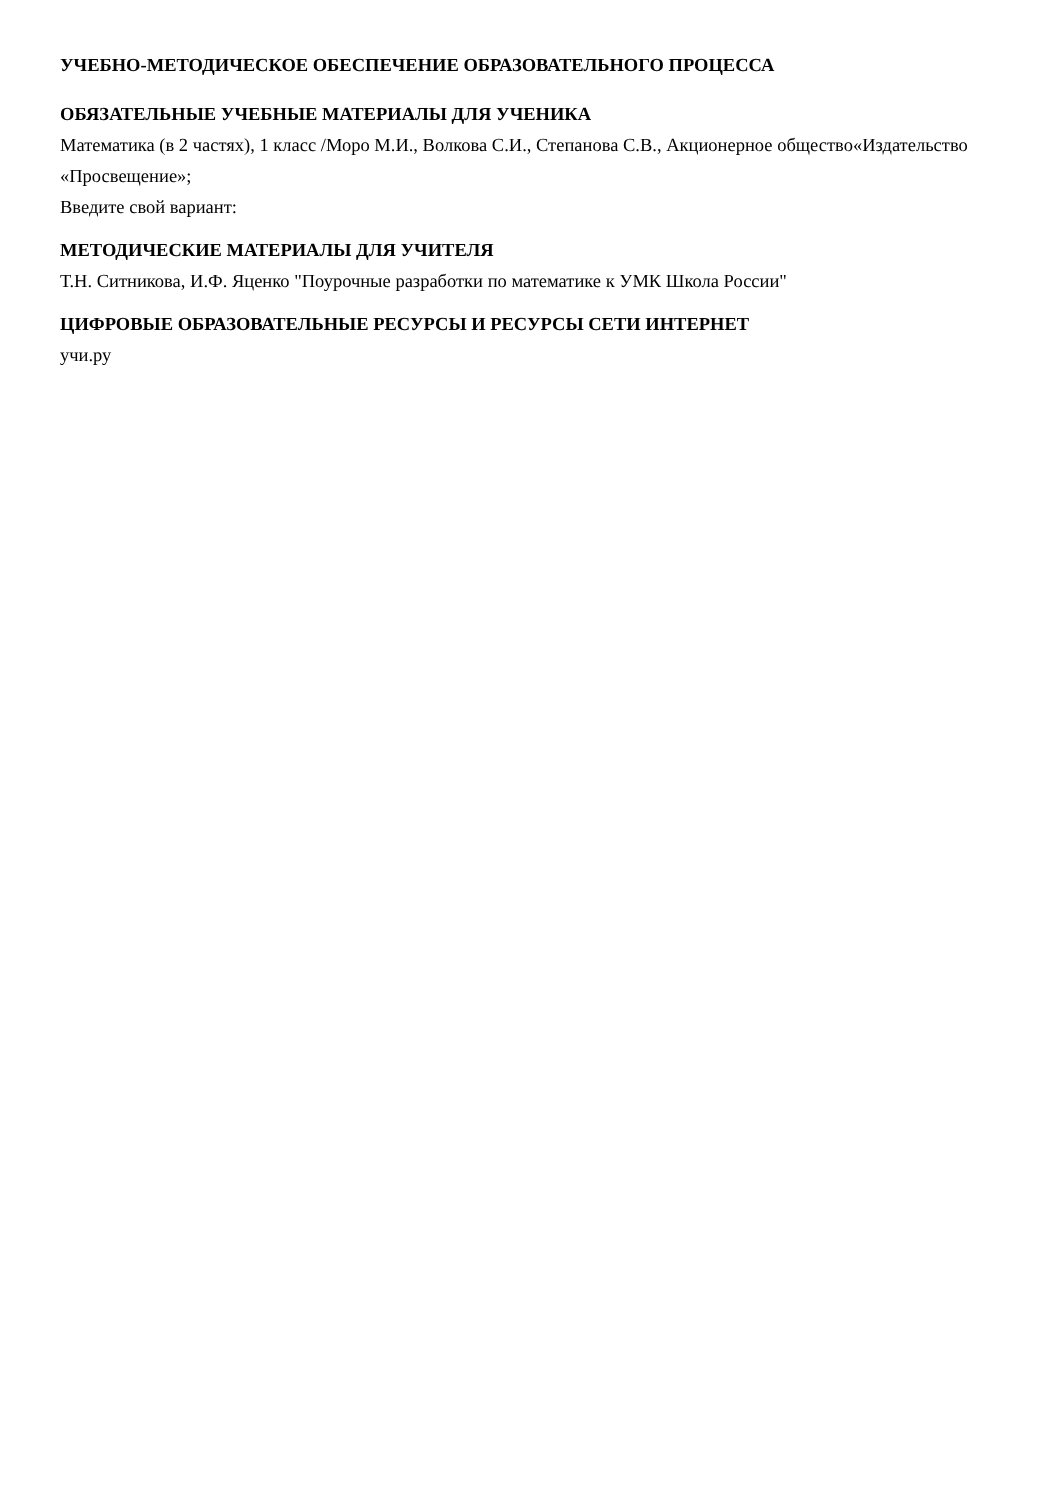УЧЕБНО-МЕТОДИЧЕСКОЕ ОБЕСПЕЧЕНИЕ ОБРАЗОВАТЕЛЬНОГО ПРОЦЕССА
ОБЯЗАТЕЛЬНЫЕ УЧЕБНЫЕ МАТЕРИАЛЫ ДЛЯ УЧЕНИКА
Математика (в 2 частях), 1 класс /Моро М.И., Волкова С.И., Степанова С.В., Акционерное общество«Издательство «Просвещение»;
Введите свой вариант:
МЕТОДИЧЕСКИЕ МАТЕРИАЛЫ ДЛЯ УЧИТЕЛЯ
Т.Н. Ситникова, И.Ф. Яценко "Поурочные разработки по математике к УМК Школа России"
ЦИФРОВЫЕ ОБРАЗОВАТЕЛЬНЫЕ РЕСУРСЫ И РЕСУРСЫ СЕТИ ИНТЕРНЕТ
учи.ру